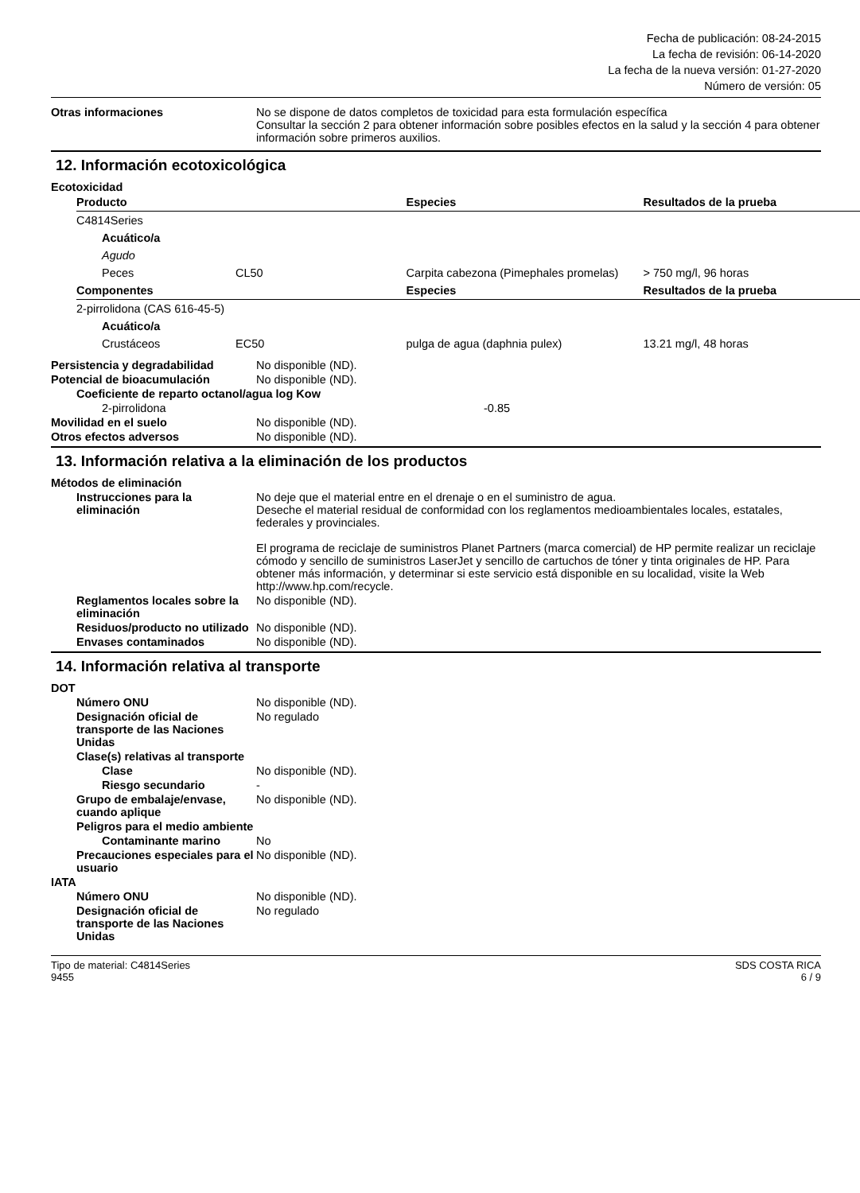Fecha de publicación: 08-24-2015
La fecha de revisión: 06-14-2020
La fecha de la nueva versión: 01-27-2020
Número de versión: 05
Otras informaciones No se dispone de datos completos de toxicidad para esta formulación específica
Consultar la sección 2 para obtener información sobre posibles efectos en la salud y la sección 4 para obtener información sobre primeros auxilios.
12. Información ecotoxicológica
Ecotoxicidad
| Producto | | Especies | Resultados de la prueba |
| --- | --- | --- | --- |
| C4814Series | | | |
| Acuático/a | | | |
| Agudo | | | |
| Peces | CL50 | Carpita cabezona (Pimephales promelas) | > 750 mg/l, 96 horas |
| Componentes | | Especies | Resultados de la prueba |
| 2-pirrolidona (CAS 616-45-5) | | | |
| Acuático/a | | | |
| Crustáceos | EC50 | pulga de agua (daphnia pulex) | 13.21 mg/l, 48 horas |
Persistencia y degradabilidad No disponible (ND).
Potencial de bioacumulación No disponible (ND).
Coeficiente de reparto octanol/agua log Kow
2-pirrolidona -0.85
Movilidad en el suelo No disponible (ND).
Otros efectos adversos No disponible (ND).
13. Información relativa a la eliminación de los productos
Métodos de eliminación
Instrucciones para la eliminación
No deje que el material entre en el drenaje o en el suministro de agua.
Deseche el material residual de conformidad con los reglamentos medioambientales locales, estatales, federales y provinciales.
El programa de reciclaje de suministros Planet Partners (marca comercial) de HP permite realizar un reciclaje cómodo y sencillo de suministros LaserJet y sencillo de cartuchos de tóner y tinta originales de HP. Para obtener más información, y determinar si este servicio está disponible en su localidad, visite la Web http://www.hp.com/recycle.
Reglamentos locales sobre la eliminación
No disponible (ND).
Residuos/producto no utilizado
No disponible (ND).
Envases contaminados No disponible (ND).
14. Información relativa al transporte
DOT
Número ONU No disponible (ND).
Designación oficial de transporte de las Naciones Unidas
No regulado
Clase(s) relativas al transporte
Clase No disponible (ND).
Riesgo secundario -
Grupo de embalaje/envase, cuando aplique
No disponible (ND).
Peligros para el medio ambiente
Contaminante marino No
Precauciones especiales para el usuario
No disponible (ND).
IATA
Número ONU No disponible (ND).
Designación oficial de transporte de las Naciones Unidas
No regulado
Tipo de material: C4814Series
9455
SDS COSTA RICA
6 / 9